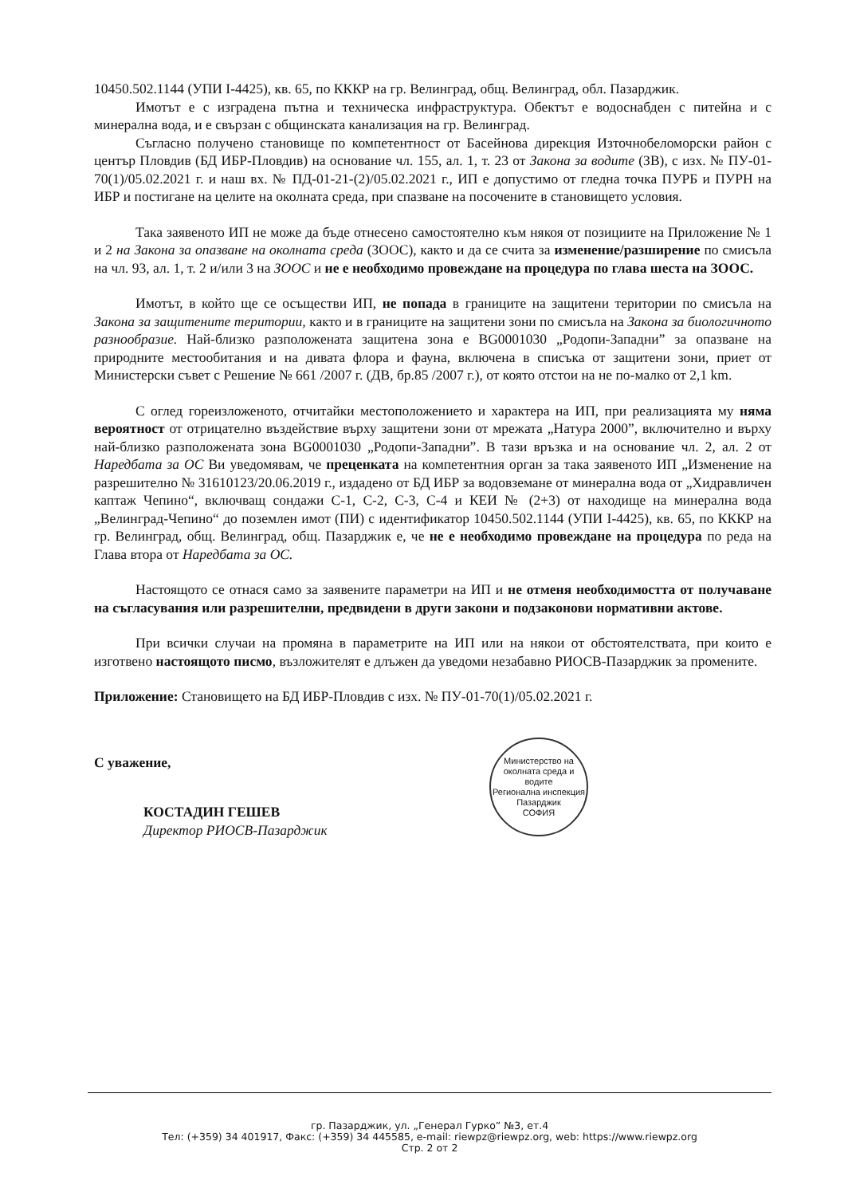10450.502.1144 (УПИ I-4425), кв. 65, по КККР на гр. Велинград, общ. Велинград, обл. Пазарджик.
Имотът е с изградена пътна и техническа инфраструктура. Обектът е водоснабден с питейна и с минерална вода, и е свързан с общинската канализация на гр. Велинград.
Съгласно получено становище по компетентност от Басейнова дирекция Източнобеломорски район с център Пловдив (БД ИБР-Пловдив) на основание чл. 155, ал. 1, т. 23 от Закона за водите (ЗВ), с изх. № ПУ-01-70(1)/05.02.2021 г. и наш вх. № ПД-01-21-(2)/05.02.2021 г., ИП е допустимо от гледна точка ПУРБ и ПУРН на ИБР и постигане на целите на околната среда, при спазване на посочените в становището условия.
Така заявеното ИП не може да бъде отнесено самостоятелно към някоя от позициите на Приложение № 1 и 2 на Закона за опазване на околната среда (ЗООС), както и да се счита за изменение/разширение по смисъла на чл. 93, ал. 1, т. 2 и/или 3 на ЗООС и не е необходимо провеждане на процедура по глава шеста на ЗООС.
Имотът, в който ще се осъществи ИП, не попада в границите на защитени територии по смисъла на Закона за защитените територии, както и в границите на защитени зони по смисъла на Закона за биологичното разнообразие. Най-близко разположената защитена зона е BG0001030 „Родопи-Западни” за опазване на природните местообитания и на дивата флора и фауна, включена в списъка от защитени зони, приет от Министерски съвет с Решение № 661 /2007 г. (ДВ, бр.85 /2007 г.), от която отстои на не по-малко от 2,1 km.
С оглед гореизложеното, отчитайки местоположението и характера на ИП, при реализацията му няма вероятност от отрицателно въздействие върху защитени зони от мрежата „Натура 2000”, включително и върху най-близко разположената зона BG0001030 „Родопи-Западни”. В тази връзка и на основание чл. 2, ал. 2 от Наредбата за ОС Ви уведомявам, че преценката на компетентния орган за така заявеното ИП „Изменение на разрешително № 31610123/20.06.2019 г., издадено от БД ИБР за водовземане от минерална вода от „Хидравличен каптаж Чепино“, включващ сондажи С-1, С-2, С-3, С-4 и КЕИ № (2+3) от находище на минерална вода „Велинград-Чепино“ до поземлен имот (ПИ) с идентификатор 10450.502.1144 (УПИ I-4425), кв. 65, по КККР на гр. Велинград, общ. Велинград, общ. Пазарджик е, че не е необходимо провеждане на процедура по реда на Глава втора от Наредбата за ОС.
Настоящото се отнася само за заявените параметри на ИП и не отменя необходимостта от получаване на съгласувания или разрешителни, предвидени в други закони и подзаконови нормативни актове.
При всички случаи на промяна в параметрите на ИП или на някои от обстоятелствата, при които е изготвено настоящото писмо, възложителят е длъжен да уведоми незабавно РИОСВ-Пазарджик за промените.
Приложение: Становището на БД ИБР-Пловдив с изх. № ПУ-01-70(1)/05.02.2021 г.
С уважение,
КОСТАДИН ГЕШЕВ
Директор РИОСВ-Пазарджик
Министерство на околната среда и водите
Регионална инспекция Пазарджик
СОФИЯ
гр. Пазарджик, ул. „Генерал Гурко” №3, ет.4
Тел: (+359) 34 401917, Факс: (+359) 34 445585, e-mail: riewpz@riewpz.org, web: https://www.riewpz.org
Стр. 2 от 2